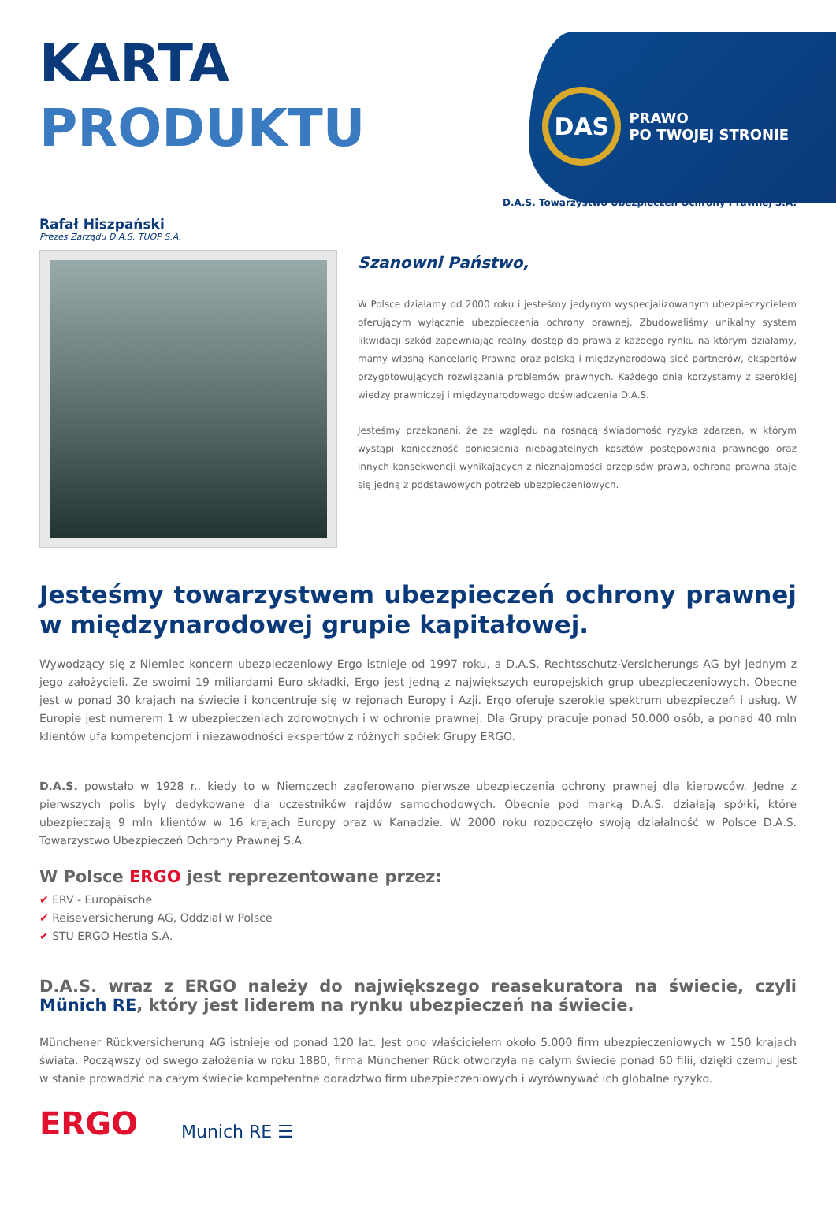DAS
PRAWO
PO TWOJEJ STRONIE
KARTA
PRODUKTU
D.A.S. Towarzystwo Ubezpieczeń Ochrony Prawnej S.A.
Rafał Hiszpański
Prezes Zarządu D.A.S. TUOP S.A.
Szanowni Państwo,
W Polsce działamy od 2000 roku i jesteśmy jedynym wyspecjalizowanym ubezpieczycielem oferującym wyłącznie ubezpieczenia ochrony prawnej. Zbudowaliśmy unikalny system likwidacji szkód zapewniając realny dostęp do prawa z każdego rynku na którym działamy, mamy własną Kancelarię Prawną oraz polską i międzynarodową sieć partnerów, ekspertów przygotowujących rozwiązania problemów prawnych. Każdego dnia korzystamy z szerokiej wiedzy prawniczej i międzynarodowego doświadczenia D.A.S.
Jesteśmy przekonani, że ze względu na rosnącą świadomość ryzyka zdarzeń, w którym wystąpi konieczność poniesienia niebagatelnych kosztów postępowania prawnego oraz innych konsekwencji wynikających z nieznajomości przepisów prawa, ochrona prawna staje się jedną z podstawowych potrzeb ubezpieczeniowych.
Jesteśmy towarzystwem ubezpieczeń ochrony prawnej w międzynarodowej grupie kapitałowej.
Wywodzący się z Niemiec koncern ubezpieczeniowy Ergo istnieje od 1997 roku, a D.A.S. Rechtsschutz-Versicherungs AG był jednym z jego założycieli. Ze swoimi 19 miliardami Euro składki, Ergo jest jedną z największych europejskich grup ubezpieczeniowych. Obecne jest w ponad 30 krajach na świecie i koncentruje się w rejonach Europy i Azji. Ergo oferuje szerokie spektrum ubezpieczeń i usług. W Europie jest numerem 1 w ubezpieczeniach zdrowotnych i w ochronie prawnej. Dla Grupy pracuje ponad 50.000 osób, a ponad 40 mln klientów ufa kompetencjom i niezawodności ekspertów z różnych spółek Grupy ERGO.
D.A.S. powstało w 1928 r., kiedy to w Niemczech zaoferowano pierwsze ubezpieczenia ochrony prawnej dla kierowców. Jedne z pierwszych polis były dedykowane dla uczestników rajdów samochodowych. Obecnie pod marką D.A.S. działają spółki, które ubezpieczają 9 mln klientów w 16 krajach Europy oraz w Kanadzie. W 2000 roku rozpoczęło swoją działalność w Polsce D.A.S. Towarzystwo Ubezpieczeń Ochrony Prawnej S.A.
W Polsce ERGO jest reprezentowane przez:
✔ ERV - Europäische
✔ Reiseversicherung AG, Oddział w Polsce
✔ STU ERGO Hestia S.A.
D.A.S. wraz z ERGO należy do największego reasekuratora na świecie, czyli Münich RE, który jest liderem na rynku ubezpieczeń na świecie.
Münchener Rückversicherung AG istnieje od ponad 120 lat. Jest ono właścicielem około 5.000 firm ubezpieczeniowych w 150 krajach świata. Począwszy od swego założenia w roku 1880, firma Münchener Rück otworzyła na całym świecie ponad 60 filii, dzięki czemu jest w stanie prowadzić na całym świecie kompetentne doradztwo firm ubezpieczeniowych i wyrównywać ich globalne ryzyko.
ERGO Munich RE ☰